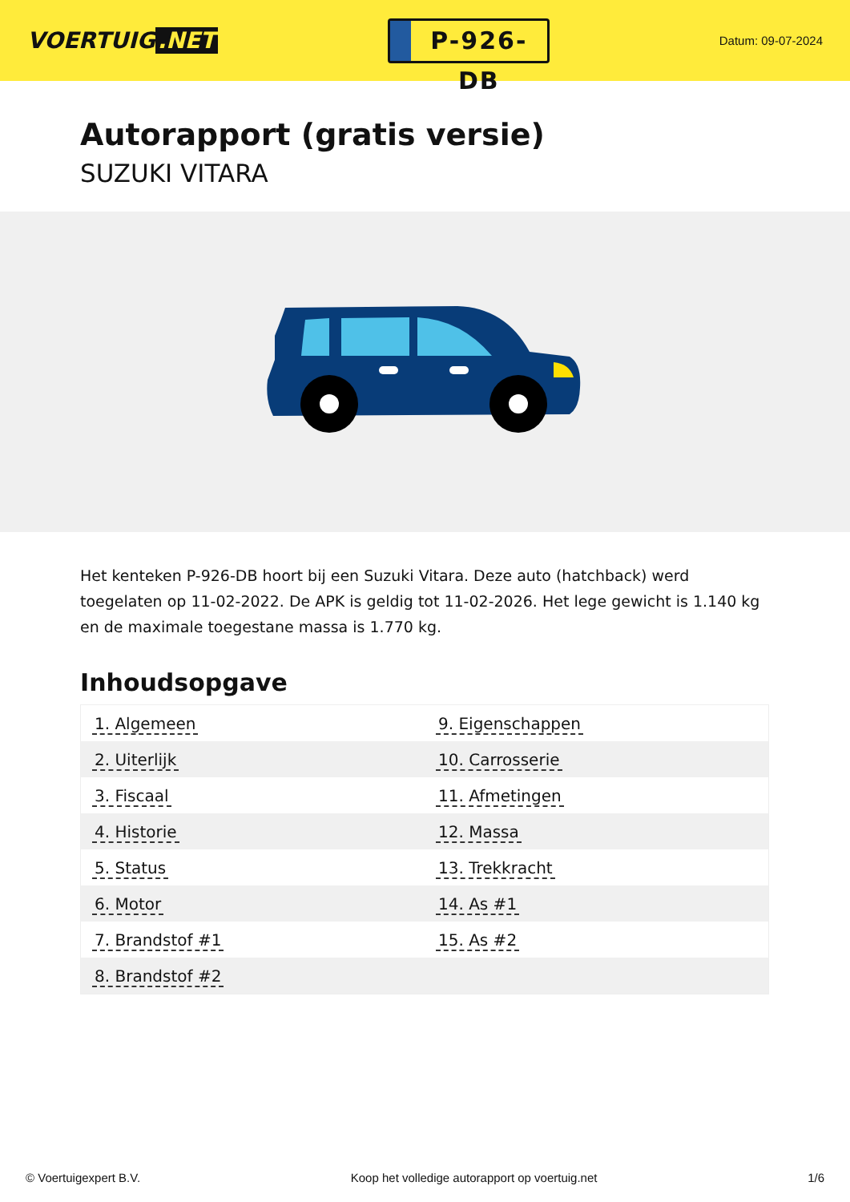VOERTUIG.NET
P-926-DB
Datum: 09-07-2024
Autorapport (gratis versie)
SUZUKI VITARA
Het kenteken P-926-DB hoort bij een Suzuki Vitara. Deze auto (hatchback) werd toegelaten op 11-02-2022. De APK is geldig tot 11-02-2026. Het lege gewicht is 1.140 kg en de maximale toegestane massa is 1.770 kg.
Inhoudsopgave
| 1. Algemeen | 9. Eigenschappen |
| 2. Uiterlijk | 10. Carrosserie |
| 3. Fiscaal | 11. Afmetingen |
| 4. Historie | 12. Massa |
| 5. Status | 13. Trekkracht |
| 6. Motor | 14. As #1 |
| 7. Brandstof #1 | 15. As #2 |
| 8. Brandstof #2 | |
© Voertuigexpert B.V. Koop het volledige autorapport op voertuig.net
1/6